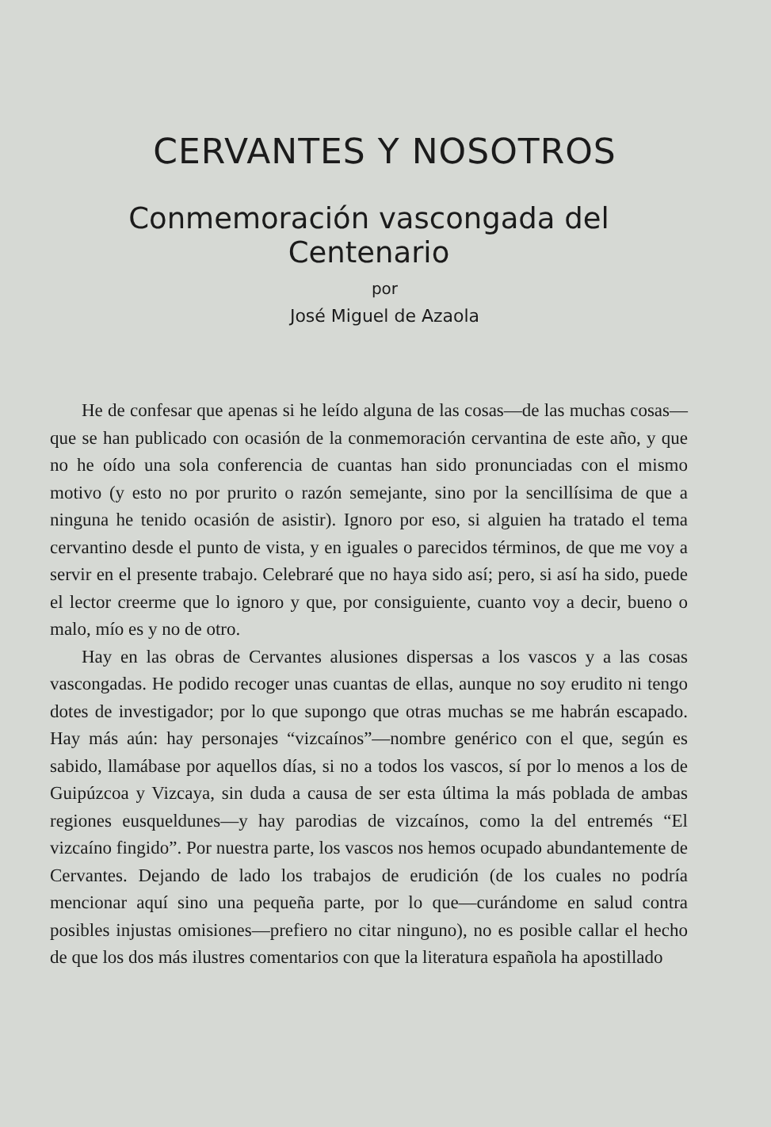CERVANTES Y NOSOTROS
Conmemoración vascongada del Centenario
por
José Miguel de Azaola
He de confesar que apenas si he leído alguna de las cosas—de las muchas cosas—que se han publicado con ocasión de la conmemoración cervantina de este año, y que no he oído una sola conferencia de cuantas han sido pronunciadas con el mismo motivo (y esto no por prurito o razón semejante, sino por la sencillísima de que a ninguna he tenido ocasión de asistir). Ignoro por eso, si alguien ha tratado el tema cervantino desde el punto de vista, y en iguales o parecidos términos, de que me voy a servir en el presente trabajo. Celebraré que no haya sido así; pero, si así ha sido, puede el lector creerme que lo ignoro y que, por consiguiente, cuanto voy a decir, bueno o malo, mío es y no de otro.
Hay en las obras de Cervantes alusiones dispersas a los vascos y a las cosas vascongadas. He podido recoger unas cuantas de ellas, aunque no soy erudito ni tengo dotes de investigador; por lo que supongo que otras muchas se me habrán escapado. Hay más aún: hay personajes “vizcaínos”—nombre genérico con el que, según es sabido, llamábase por aquellos días, si no a todos los vascos, sí por lo menos a los de Guipúzcoa y Vizcaya, sin duda a causa de ser esta última la más poblada de ambas regiones eusqueldunes—y hay parodias de vizcaínos, como la del entremés “El vizcaíno fingido”. Por nuestra parte, los vascos nos hemos ocupado abundantemente de Cervantes. Dejando de lado los trabajos de erudición (de los cuales no podría mencionar aquí sino una pequeña parte, por lo que—curándome en salud contra posibles injustas omisiones—prefiero no citar ninguno), no es posible callar el hecho de que los dos más ilustres comentarios con que la literatura española ha apostillado